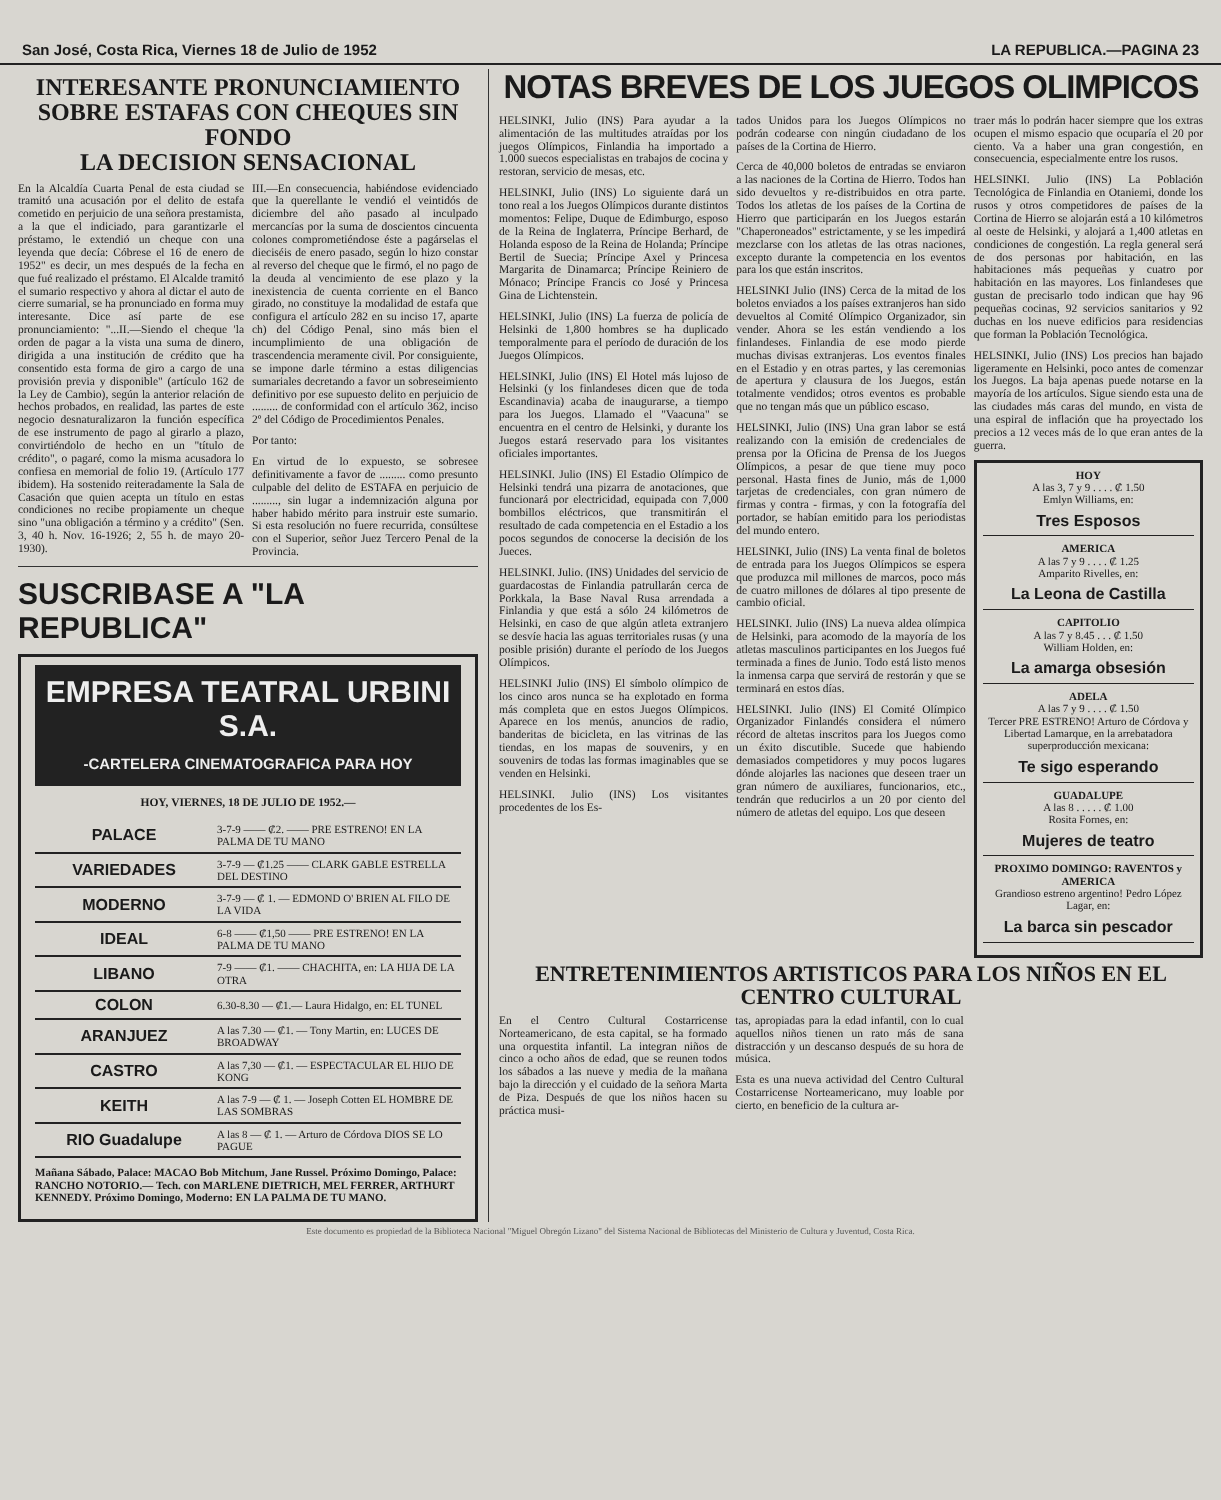San José, Costa Rica, Viernes 18 de Julio de 1952 LA REPUBLICA.—PAGINA 23
INTERESANTE PRONUNCIAMIENTO SOBRE ESTAFAS CON CHEQUES SIN FONDO
LA DECISION SENSACIONAL
En la Alcaldía Cuarta Penal de esta ciudad se tramitó una acusación por el delito de estafa cometido en perjuicio de una señora prestamista, a la que el indiciado, para garantizarle el préstamo, le extendió un cheque con una leyenda que decía: Cóbrese el 16 de enero de 1952" es decir, un mes después de la fecha en que fué realizado el préstamo. El Alcalde tramitó el sumario respectivo y ahora al dictar el auto de cierre sumarial, se ha pronunciado en forma muy interesante. Dice así parte de ese pronunciamiento: "...II.—Siendo el cheque 'la orden de pagar a la vista una suma de dinero, dirigida a una institución de crédito que ha consentido esta forma de giro a cargo de una provisión previa y disponible" (artículo 162 de la Ley de Cambio), según la anterior relación de hechos probados, en realidad, las partes de este negocio desnaturalizaron la función específica de ese instrumento de pago al girarlo a plazo, convirtiéndolo de hecho en un "título de crédito", o pagaré, como la misma acusadora lo confiesa en memorial de folio 19. (Artículo 177 ibidem). Ha sostenido reiteradamente la Sala de Casación que quien acepta un título en estas condiciones no recibe propiamente un cheque sino "una obligación a término y a crédito" (Sen. 3, 40 h. Nov. 16-1926; 2, 55 h. de mayo 20-1930).
III.—En consecuencia, habiéndose evidenciado que la querellante le vendió el veintidós de diciembre del año pasado al inculpado mercancías por la suma de doscientos cincuenta colones comprometiéndose éste a pagárselas el dieciséis de enero pasado, según lo hizo constar al reverso del cheque que le firmó, el no pago de la deuda al vencimiento de ese plazo y la inexistencia de cuenta corriente en el Banco girado, no constituye la modalidad de estafa que configura el artículo 282 en su inciso 17, aparte ch) del Código Penal, sino más bien el incumplimiento de una obligación de trascendencia meramente civil. Por consiguiente, se impone darle término a estas diligencias sumariales decretando a favor un sobreseimiento definitivo por ese supuesto delito en perjuicio de ......... de conformidad con el artículo 362, inciso 2º del Código de Procedimientos Penales.
Por tanto:
En virtud de lo expuesto, se sobresee definitivamente a favor de ......... como presunto culpable del delito de ESTAFA en perjuicio de ........., sin lugar a indemnización alguna por haber habido mérito para instruir este sumario. Si esta resolución no fuere recurrida, consúltese con el Superior, señor Juez Tercero Penal de la Provincia.
SUSCRIBASE A "LA REPUBLICA"
EMPRESA TEATRAL URBINI S.A.
-CARTELERA CINEMATOGRAFICA PARA HOY
HOY, VIERNES, 18 DE JULIO DE 1952.—
| PALACE | 3-7-9 —— ₡2. —— PRE ESTRENO! EN LA PALMA DE TU MANO |
| VARIEDADES | 3-7-9 — ₡1.25 —— CLARK GABLE ESTRELLA DEL DESTINO |
| MODERNO | 3-7-9 — ₡ 1. — EDMOND O' BRIEN AL FILO DE LA VIDA |
| IDEAL | 6-8 —— ₡1,50 —— PRE ESTRENO! EN LA PALMA DE TU MANO |
| LIBANO | 7-9 —— ₡1. —— CHACHITA, en: LA HIJA DE LA OTRA |
| COLON | 6.30-8.30 — ₡1.— Laura Hidalgo, en: EL TUNEL |
| ARANJUEZ | A las 7.30 — ₡1. — Tony Martin, en: LUCES DE BROADWAY |
| CASTRO | A las 7,30 — ₡1. — ESPECTACULAR EL HIJO DE KONG |
| KEITH | A las 7-9 — ₡ 1. — Joseph Cotten EL HOMBRE DE LAS SOMBRAS |
| RIO Guadalupe | A las 8 — ₡ 1. — Arturo de Córdova DIOS SE LO PAGUE |
Mañana Sábado, Palace: MACAO Bob Mitchum, Jane Russel. Próximo Domingo, Palace: RANCHO NOTORIO.— Tech. con MARLENE DIETRICH, MEL FERRER, ARTHURT KENNEDY. Próximo Domingo, Moderno: EN LA PALMA DE TU MANO.
NOTAS BREVES DE LOS JUEGOS OLIMPICOS
HELSINKI, Julio (INS) Para ayudar a la alimentación de las multitudes atraídas por los juegos Olímpicos, Finlandia ha importado a 1.000 suecos especialistas en trabajos de cocina y restoran, servicio de mesas, etc.
HELSINKI, Julio (INS) Lo siguiente dará un tono real a los Juegos Olímpicos durante distintos momentos: Felipe, Duque de Edimburgo, esposo de la Reina de Inglaterra, Príncipe Berhard, de Holanda esposo de la Reina de Holanda; Príncipe Bertil de Suecia; Príncipe Axel y Princesa Margarita de Dinamarca; Príncipe Reiniero de Mónaco; Príncipe Francis co José y Princesa Gina de Lichtenstein.
HELSINKI, Julio (INS) La fuerza de policía de Helsinki de 1,800 hombres se ha duplicado temporalmente para el período de duración de los Juegos Olímpicos.
HELSINKI, Julio (INS) El Hotel más lujoso de Helsinki (y los finlandeses dicen que de toda Escandinavia) acaba de inaugurarse, a tiempo para los Juegos. Llamado el "Vaacuna" se encuentra en el centro de Helsinki, y durante los Juegos estará reservado para los visitantes oficiales importantes.
HELSINKI. Julio (INS) El Estadio Olímpico de Helsinki tendrá una pizarra de anotaciones, que funcionará por electricidad, equipada con 7,000 bombillos eléctricos, que transmitirán el resultado de cada competencia en el Estadio a los pocos segundos de conocerse la decisión de los Jueces.
HELSINKI. Julio. (INS) Unidades del servicio de guardacostas de Finlandia patrullarán cerca de Porkkala, la Base Naval Rusa arrendada a Finlandia y que está a sólo 24 kilómetros de Helsinki, en caso de que algún atleta extranjero se desvíe hacia las aguas territoriales rusas (y una posible prisión) durante el período de los Juegos Olímpicos.
HELSINKI Julio (INS) El símbolo olímpico de los cinco aros nunca se ha explotado en forma más completa que en estos Juegos Olímpicos. Aparece en los menús, anuncios de radio, banderitas de bicicleta, en las vitrinas de las tiendas, en los mapas de souvenirs, y en souvenirs de todas las formas imaginables que se venden en Helsinki.
HELSINKI. Julio (INS) Los visitantes procedentes de los Es-
tados Unidos para los Juegos Olímpicos no podrán codearse con ningún ciudadano de los países de la Cortina de Hierro.
Cerca de 40,000 boletos de entradas se enviaron a las naciones de la Cortina de Hierro. Todos han sido devueltos y re-distribuidos en otra parte. Todos los atletas de los países de la Cortina de Hierro que participarán en los Juegos estarán "Chaperoneados" estrictamente, y se les impedirá mezclarse con los atletas de las otras naciones, excepto durante la competencia en los eventos para los que están inscritos.
HELSINKI Julio (INS) Cerca de la mitad de los boletos enviados a los países extranjeros han sido devueltos al Comité Olímpico Organizador, sin vender. Ahora se les están vendiendo a los finlandeses. Finlandia de ese modo pierde muchas divisas extranjeras. Los eventos finales en el Estadio y en otras partes, y las ceremonias de apertura y clausura de los Juegos, están totalmente vendidos; otros eventos es probable que no tengan más que un público escaso.
HELSINKI, Julio (INS) Una gran labor se está realizando con la emisión de credenciales de prensa por la Oficina de Prensa de los Juegos Olímpicos, a pesar de que tiene muy poco personal. Hasta fines de Junio, más de 1,000 tarjetas de credenciales, con gran número de firmas y contra - firmas, y con la fotografía del portador, se habían emitido para los periodistas del mundo entero.
HELSINKI, Julio (INS) La venta final de boletos de entrada para los Juegos Olímpicos se espera que produzca mil millones de marcos, poco más de cuatro millones de dólares al tipo presente de cambio oficial.
HELSINKI. Julio (INS) La nueva aldea olímpica de Helsinki, para acomodo de la mayoría de los atletas masculinos participantes en los Juegos fué terminada a fines de Junio. Todo está listo menos la inmensa carpa que servirá de restorán y que se terminará en estos días.
HELSINKI. Julio (INS) El Comité Olímpico Organizador Finlandés considera el número récord de altetas inscritos para los Juegos como un éxito discutible. Sucede que habiendo demasiados competidores y muy pocos lugares dónde alojarles las naciones que deseen traer un gran número de auxiliares, funcionarios, etc., tendrán que reducirlos a un 20 por ciento del número de atletas del equipo. Los que deseen
traer más lo podrán hacer siempre que los extras ocupen el mismo espacio que ocuparía el 20 por ciento. Va a haber una gran congestión, en consecuencia, especialmente entre los rusos.
HELSINKI. Julio (INS) La Población Tecnológica de Finlandia en Otaniemi, donde los rusos y otros competidores de países de la Cortina de Hierro se alojarán está a 10 kilómetros al oeste de Helsinki, y alojará a 1,400 atletas en condiciones de congestión. La regla general será de dos personas por habitación, en las habitaciones más pequeñas y cuatro por habitación en las mayores. Los finlandeses que gustan de precisarlo todo indican que hay 96 pequeñas cocinas, 92 servicios sanitarios y 92 duchas en los nueve edificios para residencias que forman la Población Tecnológica.
HELSINKI, Julio (INS) Los precios han bajado ligeramente en Helsinki, poco antes de comenzar los Juegos. La baja apenas puede notarse en la mayoría de los artículos. Sigue siendo esta una de las ciudades más caras del mundo, en vista de una espiral de inflación que ha proyectado los precios a 12 veces más de lo que eran antes de la guerra.
HOY
A las 3, 7 y 9 . . . . ₡ 1.50
Emlyn Williams, en:
Tres Esposos
AMERICA
A las 7 y 9 . . . . ₡ 1.25
Amparito Rivelles, en:
La Leona de Castilla
CAPITOLIO
A las 7 y 8.45 . . . ₡ 1.50
William Holden, en:
La amarga obsesión
ADELA
A las 7 y 9 . . . . ₡ 1.50
Tercer PRE ESTRENO! Arturo de Córdova y Libertad Lamarque, en la arrebatadora superproducción mexicana:
Te sigo esperando
GUADALUPE
A las 8 . . . . . ₡ 1.00
Rosita Fornes, en:
Mujeres de teatro
PROXIMO DOMINGO: RAVENTOS y AMERICA
Grandioso estreno argentino! Pedro López Lagar, en:
La barca sin pescador
ENTRETENIMIENTOS ARTISTICOS PARA LOS NIÑOS EN EL CENTRO CULTURAL
En el Centro Cultural Costarricense Norteamericano, de esta capital, se ha formado una orquestita infantil. La integran niños de cinco a ocho años de edad, que se reunen todos los sábados a las nueve y media de la mañana bajo la dirección y el cuidado de la señora Marta de Piza. Después de que los niños hacen su práctica musi-
tas, apropiadas para la edad infantil, con lo cual aquellos niños tienen un rato más de sana distracción y un descanso después de su hora de música.
Esta es una nueva actividad del Centro Cultural Costarricense Norteamericano, muy loable por cierto, en beneficio de la cultura ar-
Este documento es propiedad de la Biblioteca Nacional "Miguel Obregón Lizano" del Sistema Nacional de Bibliotecas del Ministerio de Cultura y Juventud, Costa Rica.